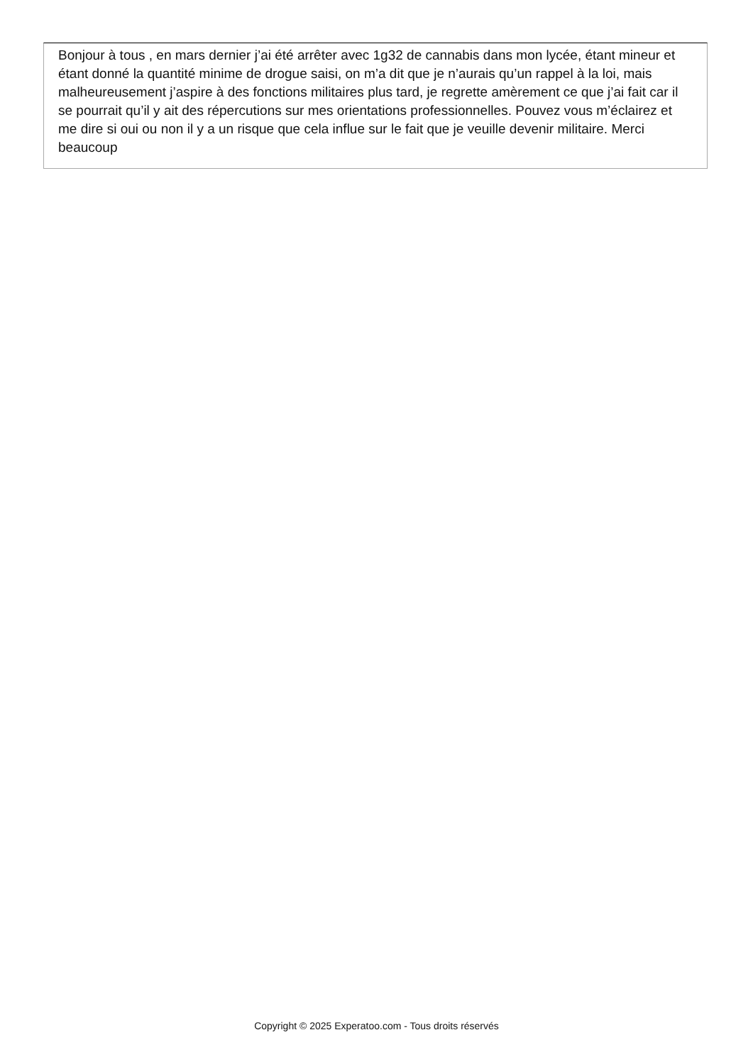Bonjour à tous , en mars dernier j’ai été arrêter avec 1g32 de cannabis dans mon lycée, étant mineur et étant donné la quantité minime de drogue saisi, on m’a dit que je n’aurais qu’un rappel à la loi, mais malheureusement j’aspire à des fonctions militaires plus tard, je regrette amèrement ce que j’ai fait car il se pourrait qu’il y ait des répercutions sur mes orientations professionnelles. Pouvez vous m’éclairez et me dire si oui ou non il y a un risque que cela influe sur le fait que je veuille devenir militaire. Merci beaucoup
Copyright © 2025 Experatoo.com - Tous droits réservés